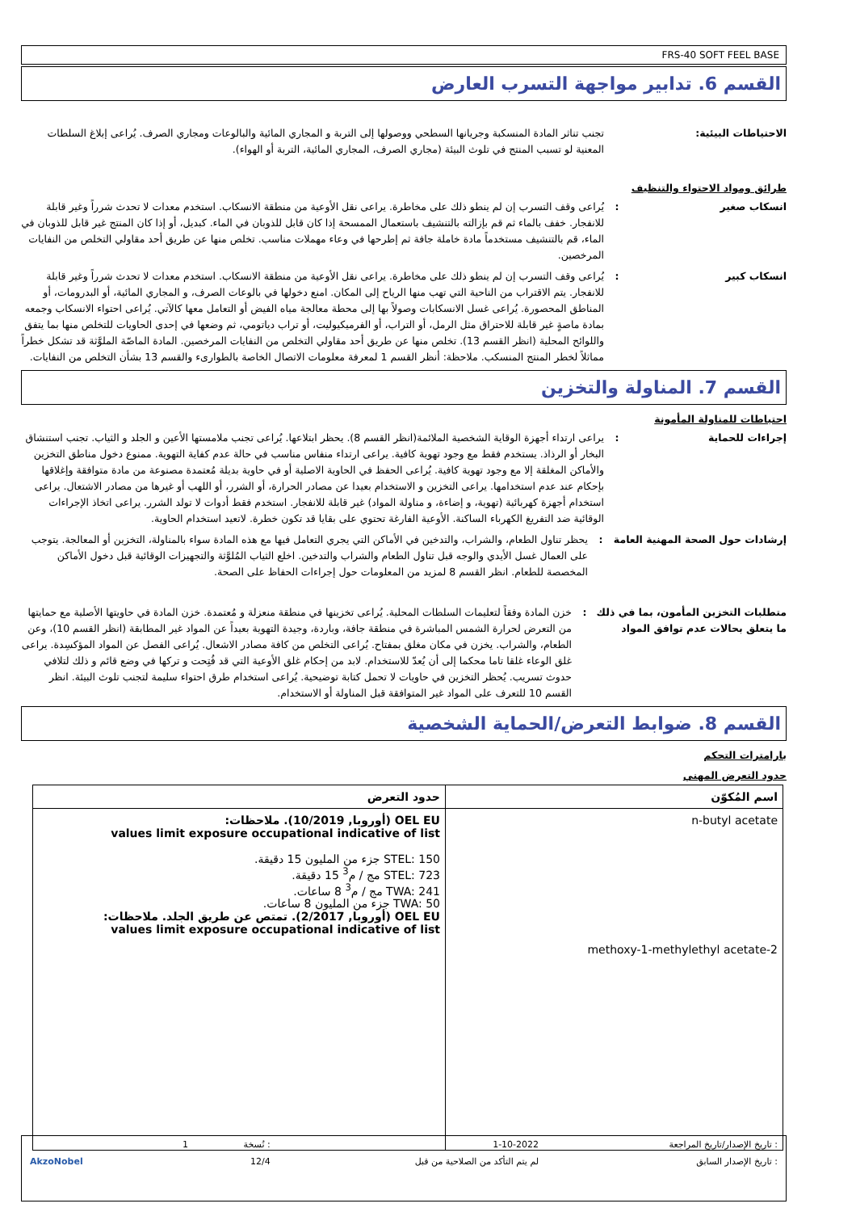FRS-40 SOFT FEEL BASE
القسم 6. تدابير مواجهة التسرب العارض
الاحتياطات البيئية: تجنب تناثر المادة المنسكبة وجريانها السطحي ووصولها إلى التربة و المجاري المائية والبالوعات ومجاري الصرف. يُراعى إبلاغ السلطات المعنية لو تسبب المنتج في تلوث البيئة (مجاري الصرف، المجاري المائية، التربة أو الهواء).
طرائق ومواد الاحتواء والتنظيف
انسكاب صغير : يُراعى وقف التسرب إن لم ينطو ذلك على مخاطرة. يراعى نقل الأوعية من منطقة الانسكاب. استخدم معدات لا تحدث شرراً وغير قابلة للانفجار. خفف بالماء ثم قم بإزالته بالتنشيف باستعمال الممسحة إذا كان قابل للذوبان في الماء. كبديل، أو إذا كان المنتج غير قابل للذوبان في الماء، قم بالتنشيف مستخدماً مادة خاملة جافة ثم إطرحها في وعاء مهملات مناسب. تخلص منها عن طريق أحد مقاولي التخلص من النفايات المرخصين.
انسكاب كبير : يُراعى وقف التسرب إن لم ينطو ذلك على مخاطرة. يراعى نقل الأوعية من منطقة الانسكاب. استخدم معدات لا تحدث شرراً وغير قابلة للانفجار. يتم الاقتراب من الناحية التي تهب منها الرياح إلى المكان. امنع دخولها في بالوعات الصرف، و المجاري المائية، أو البدرومات، أو المناطق المحصورة. يُراعى غسل الانسكابات وصولاً بها إلى محطة معالجة مياه الفيض أو التعامل معها كالآتي. يُراعى احتواء الانسكاب وجمعه بمادة ماصةٍ غير قابلة للاحتراق مثل الرمل، أو التراب، أو الفرميكيوليت، أو تراب دياتومي، ثم وضعها في إحدى الحاويات للتخلص منها بما يتفق واللوائح المحلية (انظر القسم 13). تخلص منها عن طريق أحد مقاولي التخلص من النفايات المرخصين. المادة الماصّة الملوَّثة قد تشكل خطراً مماثلاً لخطر المنتج المنسكب. ملاحظة: أنظر القسم 1 لمعرفة معلومات الاتصال الخاصة بالطوارىء والقسم 13 بشأن التخلص من النفايات.
القسم 7. المناولة والتخزين
احتياطات للمناولة المأمونة
إجراءات للحماية : يراعى ارتداء أجهزة الوقاية الشخصية الملائمة(انظر القسم 8). يحظر ابتلاعها. يُراعى تجنب ملامستها الأعين و الجلد و الثياب. تجنب استنشاق البخار أو الرذاذ. يستخدم فقط مع وجود تهوية كافية. يراعى ارتداء منفاس مناسب في حالة عدم كفاية التهوية. ممنوع دخول مناطق التخزين والأماكن المغلقة إلا مع وجود تهوية كافية. يُراعى الحفظ في الحاوية الاصلية أو في حاوية بديلة مُعتمدة مصنوعة من مادة متوافقة وإغلاقها بإحكام عند عدم استخدامها. يراعى التخزين و الاستخدام بعيدا عن مصادر الحرارة، أو الشرر، أو اللهب أو غيرها من مصادر الاشتعال. يراعى استخدام أجهزة كهربائية (تهوية، و إضاءة، و مناولة المواد) غير قابلة للانفجار. استخدم فقط أدوات لا تولد الشرر. يراعى اتخاذ الإجراءات الوقائية ضد التفريغ الكهرباء الساكنة. الأوعية الفارغة تحتوي على بقايا قد تكون خطرة. لاتعيد استخدام الحاوية.
إرشادات حول الصحة المهنية العامة
: يحظر تناول الطعام، والشراب، والتدخين في الأماكن التي يجري التعامل فيها مع هذه المادة سواء بالمناولة، التخزين أو المعالجة. يتوجب على العمال غسل الأيدي والوجه قبل تناول الطعام والشراب والتدخين. اخلع الثياب المُلوَّثة والتجهيزات الوقائية قبل دخول الأماكن المخصصة للطعام. انظر القسم 8 لمزيد من المعلومات حول إجراءات الحفاظ على الصحة.
متطلبات التخزين المأمون، بما في ذلك ما يتعلق بحالات عدم توافق المواد
: خزن المادة وفقاً لتعليمات السلطات المحلية. يُراعى تخزينها في منطقة منعزلة و مُعتمدة. خزن المادة في حاويتها الأصلية مع حمايتها من التعرض لحرارة الشمس المباشرة في منطقة جافة، وباردة، وجيدة التهوية بعيداً عن المواد غير المطابقة (انظر القسم 10)، وعن الطعام، والشراب. يخزن في مكان مغلق بمفتاح. يُراعى التخلص من كافة مصادر الاشعال. يُراعى الفصل عن المواد المؤكسِدة. يراعى غلق الوعاء غلقا تاما محكما إلى أن يُعدّ للاستخدام. لابد من إحكام غلق الأوعية التي قد فُتِحت و تركها في وضع قائم و ذلك لتلافي حدوث تسريب. يُحظر التخزين في حاويات لا تحمل كتابة توضيحية. يُراعى استخدام طرق احتواء سليمة لتجنب تلوث البيئة. انظر القسم 10 للتعرف على المواد غير المتوافقة قبل المناولة أو الاستخدام.
القسم 8. ضوابط التعرض/الحماية الشخصية
بارامترات التحكم
حدود التعرض المهني
| اسم المُكوّن | حدود التعرض |
| --- | --- |
| n-butyl acetate 2-methoxy-1-methylethyl acetate | OEL EU (أوروبا, 10/2019). ملاحظات: values limit exposure occupational indicative of list STEL: 150 جزء من المليون 15 دقيقة. STEL: 723 مج / م<sup>3</sup> 15 دقيقة. TWA: 241 مج / م<sup>3</sup> 8 ساعات. TWA: 50 جزء من المليون 8 ساعات. OEL EU (أوروبا, 2/2017). تمتص عن طريق الجلد. ملاحظات: values limit exposure occupational indicative of list |
| : تاريخ الإصدار/تاريخ المراجعة | 1-10-2022 | : نُسخة | 1 | |
| : تاريخ الإصدار السابق | لم يتم التأكد من الصلاحية من قبل | 12/4 | | AkzoNobel |